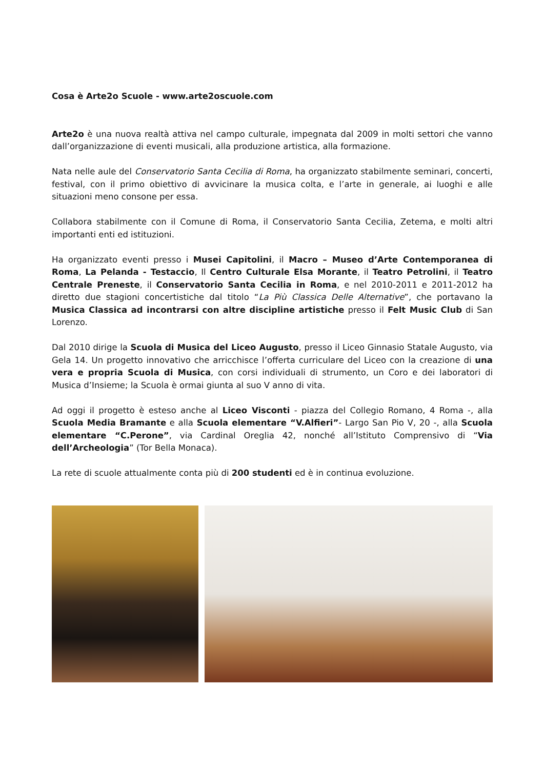Cosa è Arte2o Scuole - www.arte2oscuole.com
Arte2o è una nuova realtà attiva nel campo culturale, impegnata dal 2009 in molti settori che vanno dall’organizzazione di eventi musicali, alla produzione artistica, alla formazione.
Nata nelle aule del Conservatorio Santa Cecilia di Roma, ha organizzato stabilmente seminari, concerti, festival, con il primo obiettivo di avvicinare la musica colta, e l’arte in generale, ai luoghi e alle situazioni meno consone per essa.
Collabora stabilmente con il Comune di Roma, il Conservatorio Santa Cecilia, Zetema, e molti altri importanti enti ed istituzioni.
Ha organizzato eventi presso i Musei Capitolini, il Macro – Museo d’Arte Contemporanea di Roma, La Pelanda - Testaccio, Il Centro Culturale Elsa Morante, il Teatro Petrolini, il Teatro Centrale Preneste, il Conservatorio Santa Cecilia in Roma, e nel 2010-2011 e 2011-2012 ha diretto due stagioni concertistiche dal titolo “La Più Classica Delle Alternative”, che portavano la Musica Classica ad incontrarsi con altre discipline artistiche presso il Felt Music Club di San Lorenzo.
Dal 2010 dirige la Scuola di Musica del Liceo Augusto, presso il Liceo Ginnasio Statale Augusto, via Gela 14. Un progetto innovativo che arricchisce l’offerta curriculare del Liceo con la creazione di una vera e propria Scuola di Musica, con corsi individuali di strumento, un Coro e dei laboratori di Musica d’Insieme; la Scuola è ormai giunta al suo V anno di vita.
Ad oggi il progetto è esteso anche al Liceo Visconti - piazza del Collegio Romano, 4 Roma -, alla Scuola Media Bramante e alla Scuola elementare “V.Alfieri”- Largo San Pio V, 20 -, alla Scuola elementare “C.Perone”, via Cardinal Oreglia 42, nonché all’Istituto Comprensivo di “Via dell’Archeologia” (Tor Bella Monaca).
La rete di scuole attualmente conta più di 200 studenti ed è in continua evoluzione.